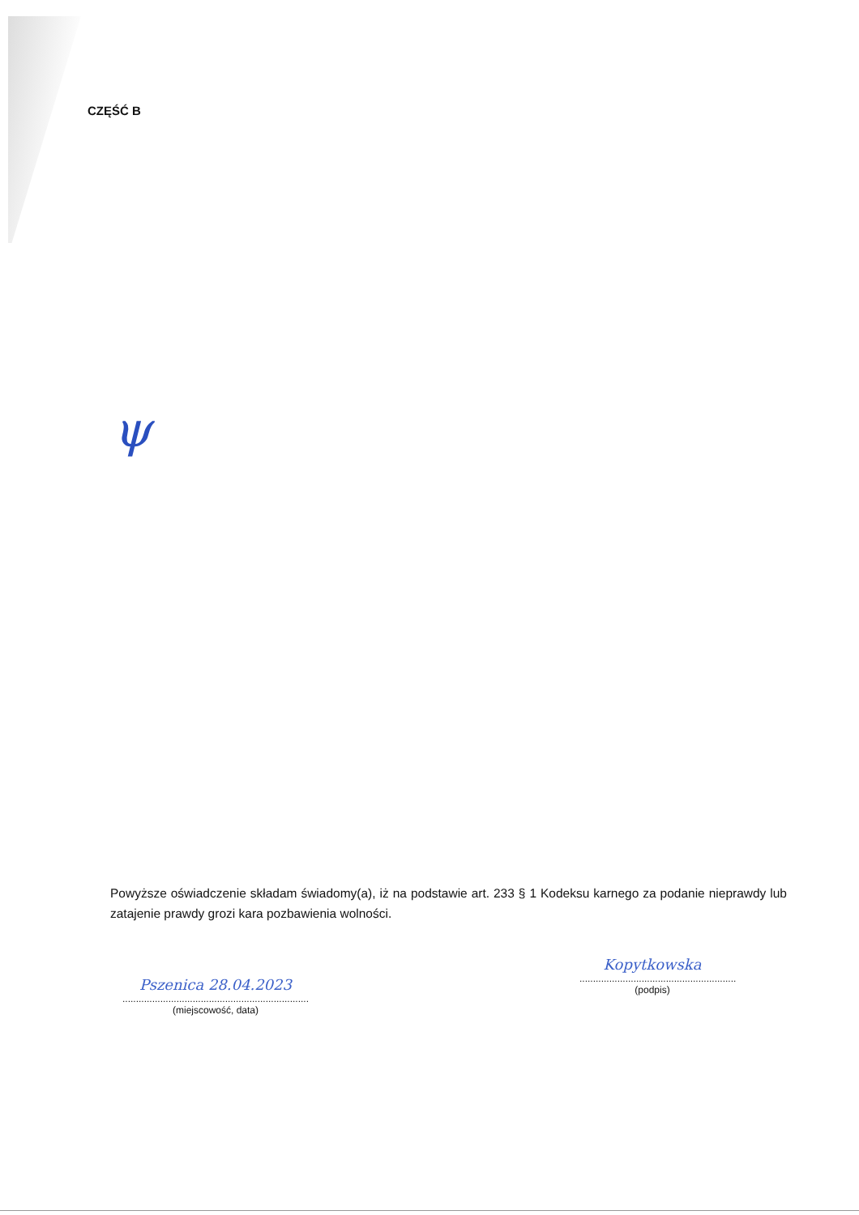CZĘŚĆ B
ψ
Powyższe oświadczenie składam świadomy(a), iż na podstawie art. 233 § 1 Kodeksu karnego za podanie nieprawdy lub zatajenie prawdy grozi kara pozbawienia wolności.
Pszenica 28.04.2023
.....................................................................
(miejscowość, data)
Kopytkowska
..........................................................
(podpis)